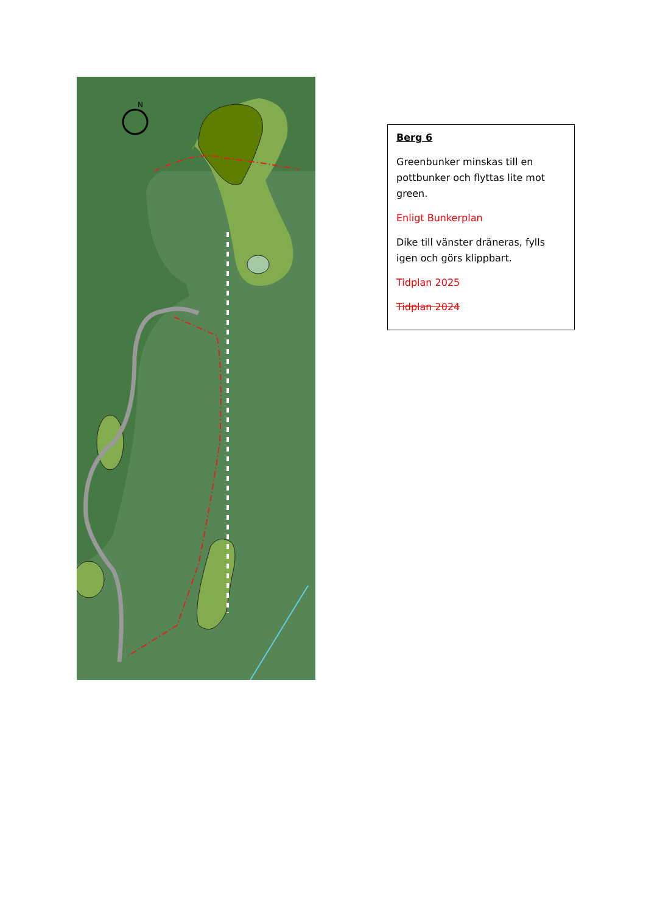N
Berg 6
Greenbunker minskas till en pottbunker och flyttas lite mot green.
Enligt Bunkerplan
Dike till vänster dräneras, fylls igen och görs klippbart.
Tidplan 2025
Tidplan 2024